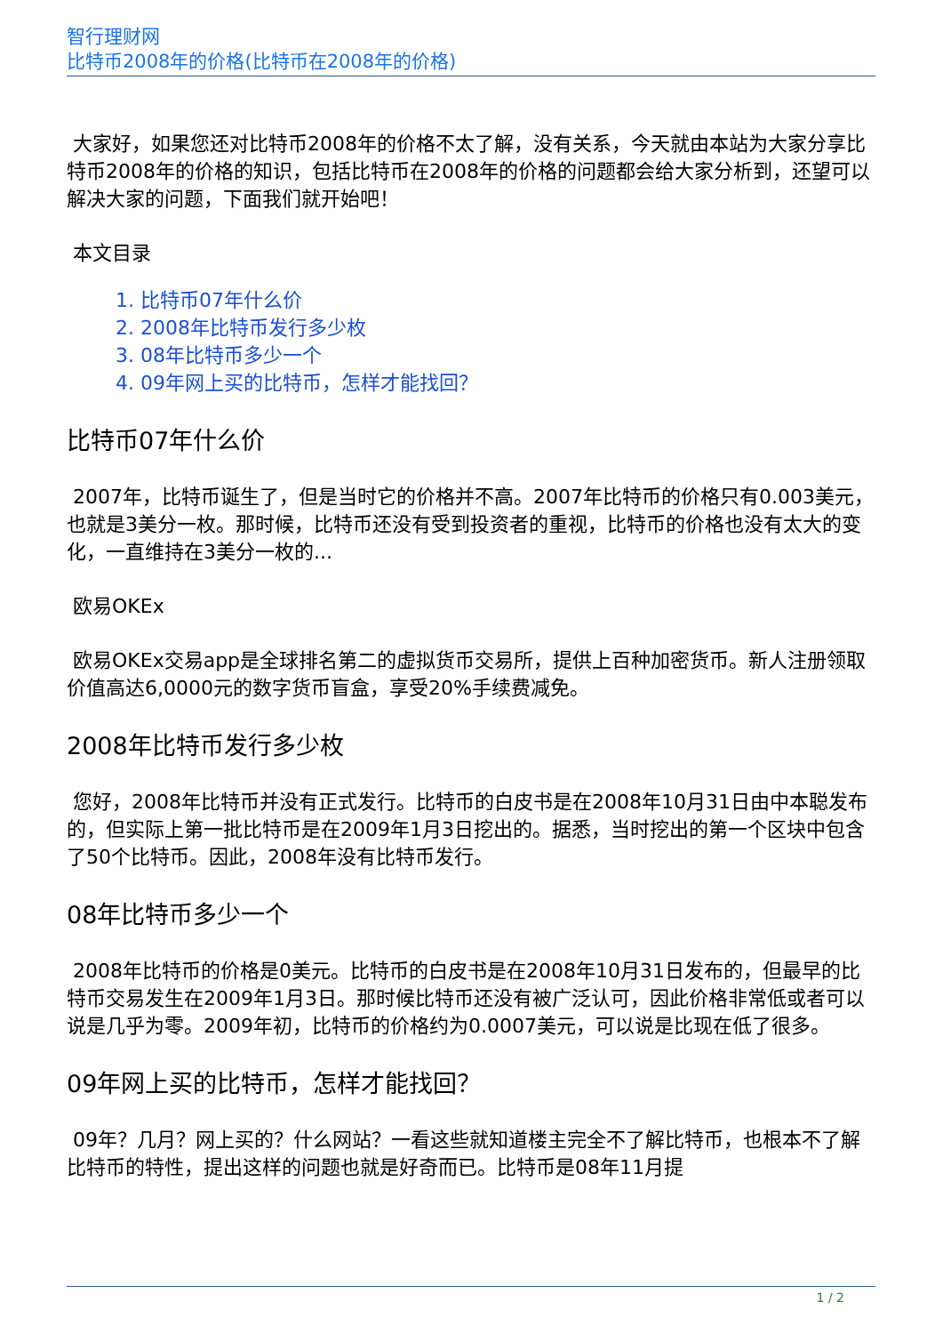智行理财网
比特币2008年的价格(比特币在2008年的价格)
大家好，如果您还对比特币2008年的价格不太了解，没有关系，今天就由本站为大家分享比特币2008年的价格的知识，包括比特币在2008年的价格的问题都会给大家分析到，还望可以解决大家的问题，下面我们就开始吧！
本文目录
1. 比特币07年什么价
2. 2008年比特币发行多少枚
3. 08年比特币多少一个
4. 09年网上买的比特币，怎样才能找回？
比特币07年什么价
2007年，比特币诞生了，但是当时它的价格并不高。2007年比特币的价格只有0.003美元，也就是3美分一枚。那时候，比特币还没有受到投资者的重视，比特币的价格也没有太大的变化，一直维持在3美分一枚的...
欧易OKEx
欧易OKEx交易app是全球排名第二的虚拟货币交易所，提供上百种加密货币。新人注册领取价值高达6,0000元的数字货币盲盒，享受20%手续费减免。
2008年比特币发行多少枚
您好，2008年比特币并没有正式发行。比特币的白皮书是在2008年10月31日由中本聪发布的，但实际上第一批比特币是在2009年1月3日挖出的。据悉，当时挖出的第一个区块中包含了50个比特币。因此，2008年没有比特币发行。
08年比特币多少一个
2008年比特币的价格是0美元。比特币的白皮书是在2008年10月31日发布的，但最早的比特币交易发生在2009年1月3日。那时候比特币还没有被广泛认可，因此价格非常低或者可以说是几乎为零。2009年初，比特币的价格约为0.0007美元，可以说是比现在低了很多。
09年网上买的比特币，怎样才能找回？
09年？几月？网上买的？什么网站？一看这些就知道楼主完全不了解比特币，也根本不了解比特币的特性，提出这样的问题也就是好奇而已。比特币是08年11月提
1 / 2